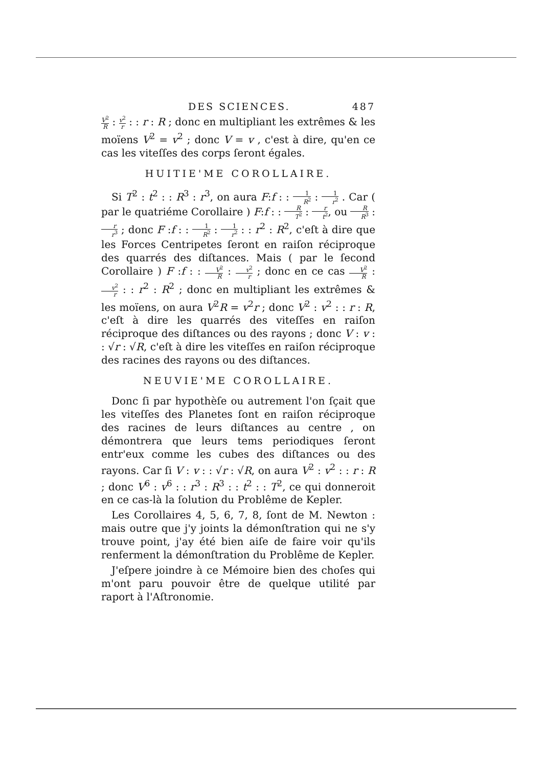DES SCIENCES. 487
V<sup>2</sup> R : v<sup>2</sup> r : : r : R ; donc en multipliant les extrêmes & les moïens V<sup>2</sup> = v<sup>2</sup> ; donc V = v , c'est à dire, qu'en ce cas les viteſſes des corps ſeront égales.
HUITIE'ME COROLLAIRE.
Si T<sup>2</sup> : t<sup>2</sup> : : R<sup>3</sup> : r<sup>3</sup>, on aura F:f : : 1 R<sup>2</sup> : 1 r<sup>2</sup> . Car ( par le quatriéme Corollaire ) F:f : : R T<sup>2</sup> : r t<sup>2</sup>, ou R R<sup>3</sup> : r r<sup>3</sup> ; donc F :f : : 1 R<sup>2</sup> : 1 r<sup>2</sup> : : r<sup>2</sup> : R<sup>2</sup>, c'eſt à dire que les Forces Centripetes ſeront en raiſon réciproque des quarrés des diſtances. Mais ( par le ſecond Corollaire ) F :f : : V<sup>2</sup> R : v<sup>2</sup> r ; donc en ce cas V<sup>2</sup> R : v<sup>2</sup> r : : r<sup>2</sup> : R<sup>2</sup> ; donc en multipliant les extrêmes & les moïens, on aura V<sup>2</sup>R = v<sup>2</sup>r ; donc V<sup>2</sup> : v<sup>2</sup> : : r : R, c'eſt à dire les quarrés des viteſſes en raiſon réciproque des diſtances ou des rayons ; donc V : v : : √r : √R, c'eſt à dire les viteſſes en raiſon réciproque des racines des rayons ou des diſtances.
NEUVIE'ME COROLLAIRE.
Donc ſi par hypothèſe ou autrement l'on ſçait que les viteſſes des Planetes ſont en raiſon réciproque des racines de leurs diſtances au centre , on démontrera que leurs tems periodiques ſeront entr'eux comme les cubes des diſtances ou des rayons. Car ſi V : v : : √r : √R, on aura V<sup>2</sup> : v<sup>2</sup> : : r : R ; donc V<sup>6</sup> : v<sup>6</sup> : : r<sup>3</sup> : R<sup>3</sup> : : t<sup>2</sup> : : T<sup>2</sup>, ce qui donneroit en ce cas-là la ſolution du Problême de Kepler.
Les Corollaires 4, 5, 6, 7, 8, ſont de M. Newton : mais outre que j'y joints la démonſtration qui ne s'y trouve point, j'ay été bien aiſe de faire voir qu'ils renferment la démonſtration du Problême de Kepler.
J'eſpere joindre à ce Mémoire bien des choſes qui m'ont paru pouvoir être de quelque utilité par raport à l'Aſtronomie.